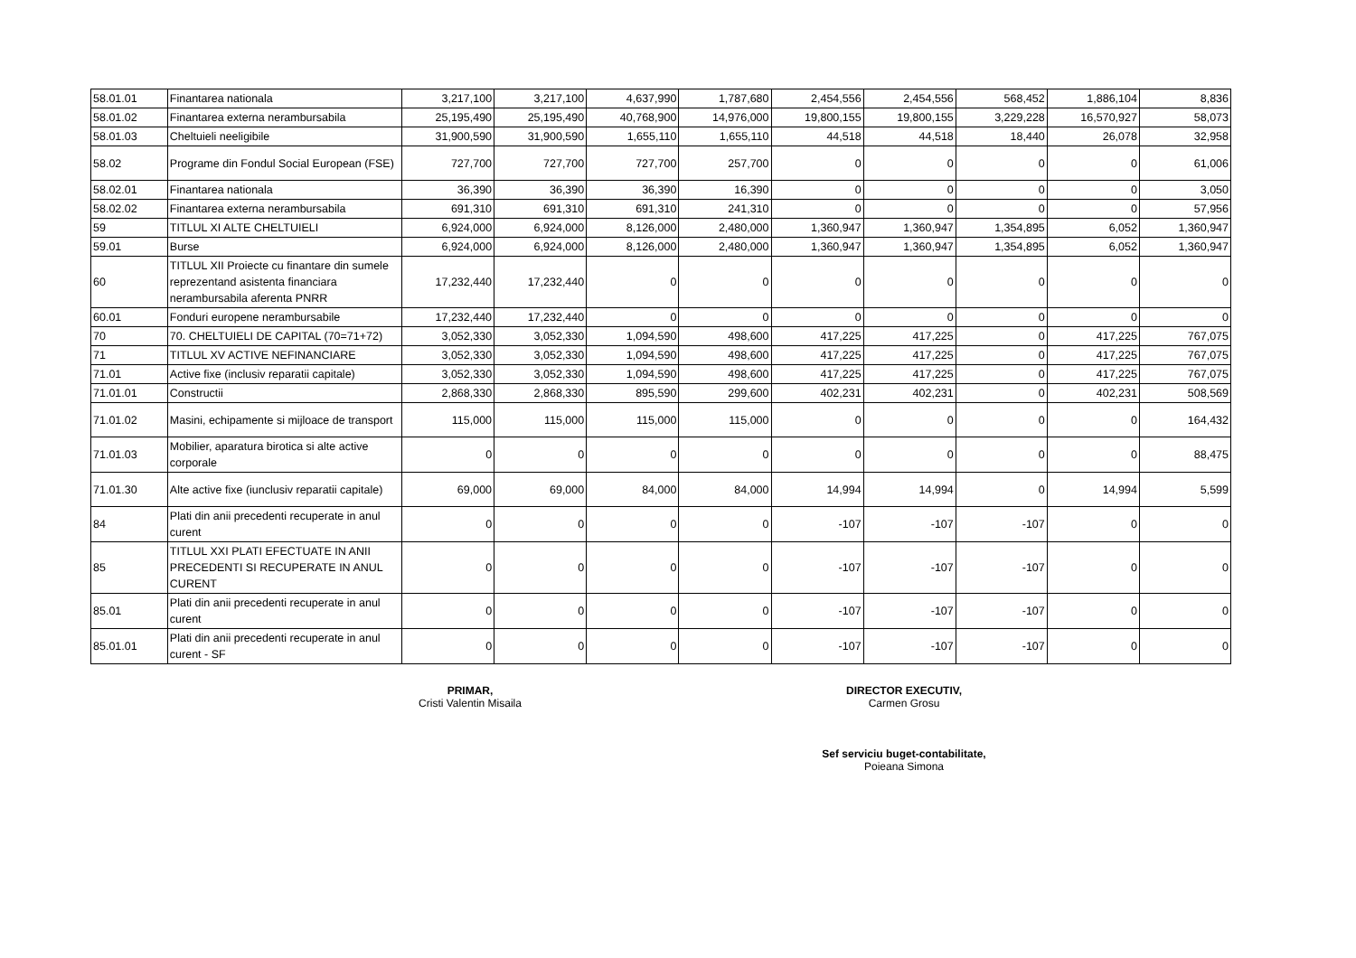| 58.01.01 | Finantarea nationala | 3,217,100 | 3,217,100 | 4,637,990 | 1,787,680 | 2,454,556 | 2,454,556 | 568,452 | 1,886,104 | 8,836 |
| 58.01.02 | Finantarea externa nerambursabila | 25,195,490 | 25,195,490 | 40,768,900 | 14,976,000 | 19,800,155 | 19,800,155 | 3,229,228 | 16,570,927 | 58,073 |
| 58.01.03 | Cheltuieli neeligibile | 31,900,590 | 31,900,590 | 1,655,110 | 1,655,110 | 44,518 | 44,518 | 18,440 | 26,078 | 32,958 |
| 58.02 | Programe din Fondul Social European (FSE) | 727,700 | 727,700 | 727,700 | 257,700 | 0 | 0 | 0 | 0 | 61,006 |
| 58.02.01 | Finantarea nationala | 36,390 | 36,390 | 36,390 | 16,390 | 0 | 0 | 0 | 0 | 3,050 |
| 58.02.02 | Finantarea externa nerambursabila | 691,310 | 691,310 | 691,310 | 241,310 | 0 | 0 | 0 | 0 | 57,956 |
| 59 | TITLUL XI ALTE CHELTUIELI | 6,924,000 | 6,924,000 | 8,126,000 | 2,480,000 | 1,360,947 | 1,360,947 | 1,354,895 | 6,052 | 1,360,947 |
| 59.01 | Burse | 6,924,000 | 6,924,000 | 8,126,000 | 2,480,000 | 1,360,947 | 1,360,947 | 1,354,895 | 6,052 | 1,360,947 |
| 60 | TITLUL XII Proiecte cu finantare din sumele reprezentand asistenta financiara nerambursabila aferenta PNRR | 17,232,440 | 17,232,440 | 0 | 0 | 0 | 0 | 0 | 0 | 0 |
| 60.01 | Fonduri europene nerambursabile | 17,232,440 | 17,232,440 | 0 | 0 | 0 | 0 | 0 | 0 | 0 |
| 70 | 70. CHELTUIELI DE CAPITAL (70=71+72) | 3,052,330 | 3,052,330 | 1,094,590 | 498,600 | 417,225 | 417,225 | 0 | 417,225 | 767,075 |
| 71 | TITLUL XV ACTIVE NEFINANCIARE | 3,052,330 | 3,052,330 | 1,094,590 | 498,600 | 417,225 | 417,225 | 0 | 417,225 | 767,075 |
| 71.01 | Active fixe (inclusiv reparatii capitale) | 3,052,330 | 3,052,330 | 1,094,590 | 498,600 | 417,225 | 417,225 | 0 | 417,225 | 767,075 |
| 71.01.01 | Constructii | 2,868,330 | 2,868,330 | 895,590 | 299,600 | 402,231 | 402,231 | 0 | 402,231 | 508,569 |
| 71.01.02 | Masini, echipamente si mijloace de transport | 115,000 | 115,000 | 115,000 | 115,000 | 0 | 0 | 0 | 0 | 164,432 |
| 71.01.03 | Mobilier, aparatura birotica si alte active corporale | 0 | 0 | 0 | 0 | 0 | 0 | 0 | 0 | 88,475 |
| 71.01.30 | Alte active fixe (iunclusiv reparatii capitale) | 69,000 | 69,000 | 84,000 | 84,000 | 14,994 | 14,994 | 0 | 14,994 | 5,599 |
| 84 | Plati din anii precedenti recuperate in anul curent | 0 | 0 | 0 | 0 | -107 | -107 | -107 | 0 | 0 |
| 85 | TITLUL XXI PLATI EFECTUATE IN ANII PRECEDENTI SI RECUPERATE IN ANUL CURENT | 0 | 0 | 0 | 0 | -107 | -107 | -107 | 0 | 0 |
| 85.01 | Plati din anii precedenti recuperate in anul curent | 0 | 0 | 0 | 0 | -107 | -107 | -107 | 0 | 0 |
| 85.01.01 | Plati din anii precedenti recuperate in anul curent - SF | 0 | 0 | 0 | 0 | -107 | -107 | -107 | 0 | 0 |
PRIMAR,
Cristi Valentin Misaila
DIRECTOR EXECUTIV,
Carmen Grosu
Sef serviciu buget-contabilitate,
Poieana Simona